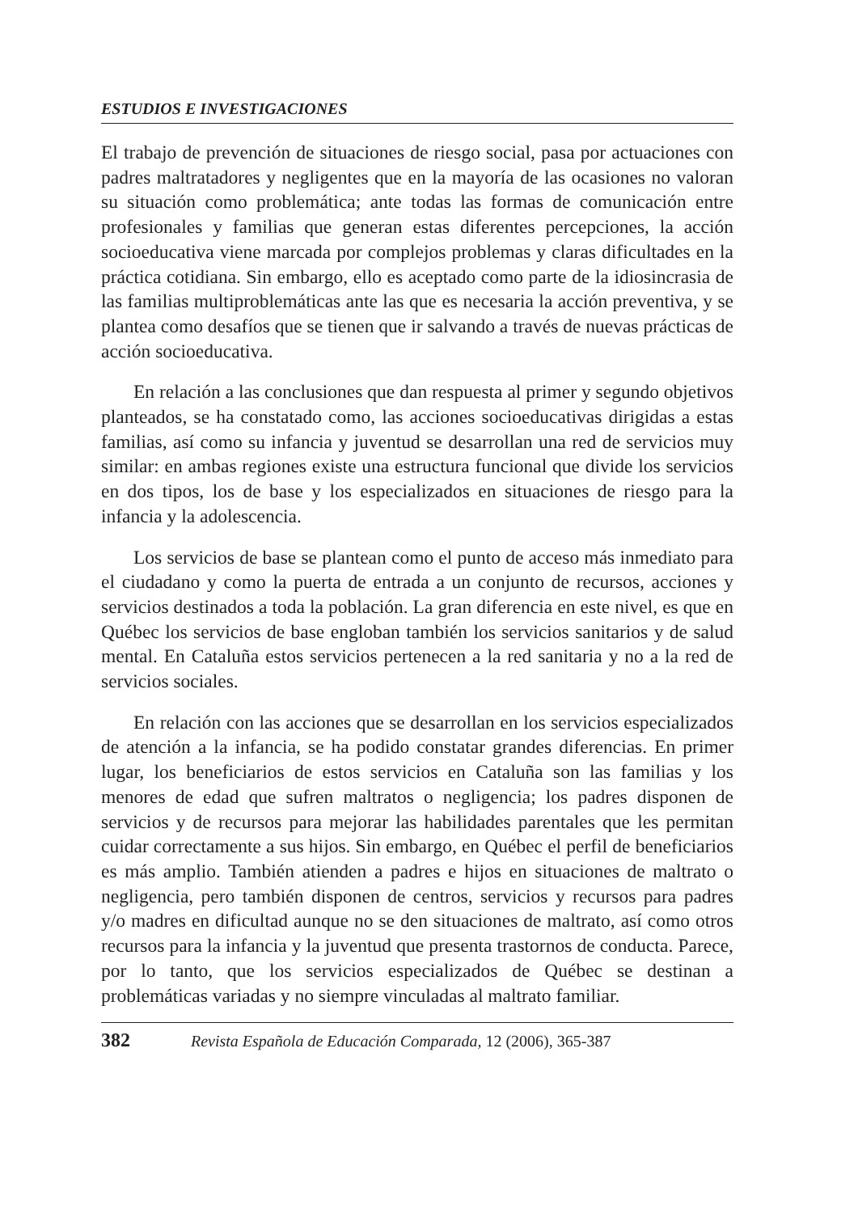ESTUDIOS E INVESTIGACIONES
El trabajo de prevención de situaciones de riesgo social, pasa por actuaciones con padres maltratadores y negligentes que en la mayoría de las ocasiones no valoran su situación como problemática; ante todas las formas de comunicación entre profesionales y familias que generan estas diferentes percepciones, la acción socioeducativa viene marcada por complejos problemas y claras dificultades en la práctica cotidiana. Sin embargo, ello es aceptado como parte de la idiosincrasia de las familias multiproblemáticas ante las que es necesaria la acción preventiva, y se plantea como desafíos que se tienen que ir salvando a través de nuevas prácticas de acción socioeducativa.
En relación a las conclusiones que dan respuesta al primer y segundo objetivos planteados, se ha constatado como, las acciones socioeducativas dirigidas a estas familias, así como su infancia y juventud se desarrollan una red de servicios muy similar: en ambas regiones existe una estructura funcional que divide los servicios en dos tipos, los de base y los especializados en situaciones de riesgo para la infancia y la adolescencia.
Los servicios de base se plantean como el punto de acceso más inmediato para el ciudadano y como la puerta de entrada a un conjunto de recursos, acciones y servicios destinados a toda la población. La gran diferencia en este nivel, es que en Québec los servicios de base engloban también los servicios sanitarios y de salud mental. En Cataluña estos servicios pertenecen a la red sanitaria y no a la red de servicios sociales.
En relación con las acciones que se desarrollan en los servicios especializados de atención a la infancia, se ha podido constatar grandes diferencias. En primer lugar, los beneficiarios de estos servicios en Cataluña son las familias y los menores de edad que sufren maltratos o negligencia; los padres disponen de servicios y de recursos para mejorar las habilidades parentales que les permitan cuidar correctamente a sus hijos. Sin embargo, en Québec el perfil de beneficiarios es más amplio. También atienden a padres e hijos en situaciones de maltrato o negligencia, pero también disponen de centros, servicios y recursos para padres y/o madres en dificultad aunque no se den situaciones de maltrato, así como otros recursos para la infancia y la juventud que presenta trastornos de conducta. Parece, por lo tanto, que los servicios especializados de Québec se destinan a problemáticas variadas y no siempre vinculadas al maltrato familiar.
382 Revista Española de Educación Comparada, 12 (2006), 365-387